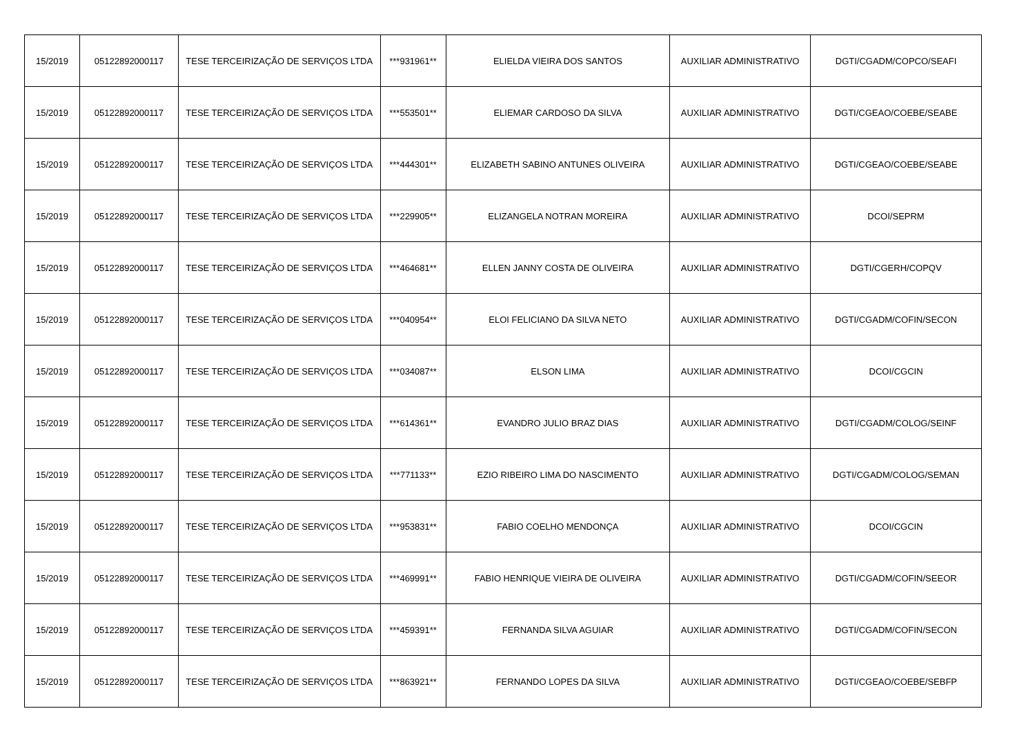| 15/2019 | 05122892000117 | TESE TERCEIRIZAÇÃO DE SERVIÇOS LTDA | ***931961** | ELIELDA VIEIRA DOS SANTOS | AUXILIAR ADMINISTRATIVO | DGTI/CGADM/COPCO/SEAFI |
| 15/2019 | 05122892000117 | TESE TERCEIRIZAÇÃO DE SERVIÇOS LTDA | ***553501** | ELIEMAR CARDOSO DA SILVA | AUXILIAR ADMINISTRATIVO | DGTI/CGEAO/COEBE/SEABE |
| 15/2019 | 05122892000117 | TESE TERCEIRIZAÇÃO DE SERVIÇOS LTDA | ***444301** | ELIZABETH SABINO ANTUNES OLIVEIRA | AUXILIAR ADMINISTRATIVO | DGTI/CGEAO/COEBE/SEABE |
| 15/2019 | 05122892000117 | TESE TERCEIRIZAÇÃO DE SERVIÇOS LTDA | ***229905** | ELIZANGELA NOTRAN MOREIRA | AUXILIAR ADMINISTRATIVO | DCOI/SEPRM |
| 15/2019 | 05122892000117 | TESE TERCEIRIZAÇÃO DE SERVIÇOS LTDA | ***464681** | ELLEN JANNY COSTA DE OLIVEIRA | AUXILIAR ADMINISTRATIVO | DGTI/CGERH/COPQV |
| 15/2019 | 05122892000117 | TESE TERCEIRIZAÇÃO DE SERVIÇOS LTDA | ***040954** | ELOI FELICIANO DA SILVA NETO | AUXILIAR ADMINISTRATIVO | DGTI/CGADM/COFIN/SECON |
| 15/2019 | 05122892000117 | TESE TERCEIRIZAÇÃO DE SERVIÇOS LTDA | ***034087** | ELSON LIMA | AUXILIAR ADMINISTRATIVO | DCOI/CGCIN |
| 15/2019 | 05122892000117 | TESE TERCEIRIZAÇÃO DE SERVIÇOS LTDA | ***614361** | EVANDRO JULIO BRAZ DIAS | AUXILIAR ADMINISTRATIVO | DGTI/CGADM/COLOG/SEINF |
| 15/2019 | 05122892000117 | TESE TERCEIRIZAÇÃO DE SERVIÇOS LTDA | ***771133** | EZIO RIBEIRO LIMA DO NASCIMENTO | AUXILIAR ADMINISTRATIVO | DGTI/CGADM/COLOG/SEMAN |
| 15/2019 | 05122892000117 | TESE TERCEIRIZAÇÃO DE SERVIÇOS LTDA | ***953831** | FABIO COELHO MENDONÇA | AUXILIAR ADMINISTRATIVO | DCOI/CGCIN |
| 15/2019 | 05122892000117 | TESE TERCEIRIZAÇÃO DE SERVIÇOS LTDA | ***469991** | FABIO HENRIQUE VIEIRA DE OLIVEIRA | AUXILIAR ADMINISTRATIVO | DGTI/CGADM/COFIN/SEEOR |
| 15/2019 | 05122892000117 | TESE TERCEIRIZAÇÃO DE SERVIÇOS LTDA | ***459391** | FERNANDA SILVA AGUIAR | AUXILIAR ADMINISTRATIVO | DGTI/CGADM/COFIN/SECON |
| 15/2019 | 05122892000117 | TESE TERCEIRIZAÇÃO DE SERVIÇOS LTDA | ***863921** | FERNANDO LOPES DA SILVA | AUXILIAR ADMINISTRATIVO | DGTI/CGEAO/COEBE/SEBFP |